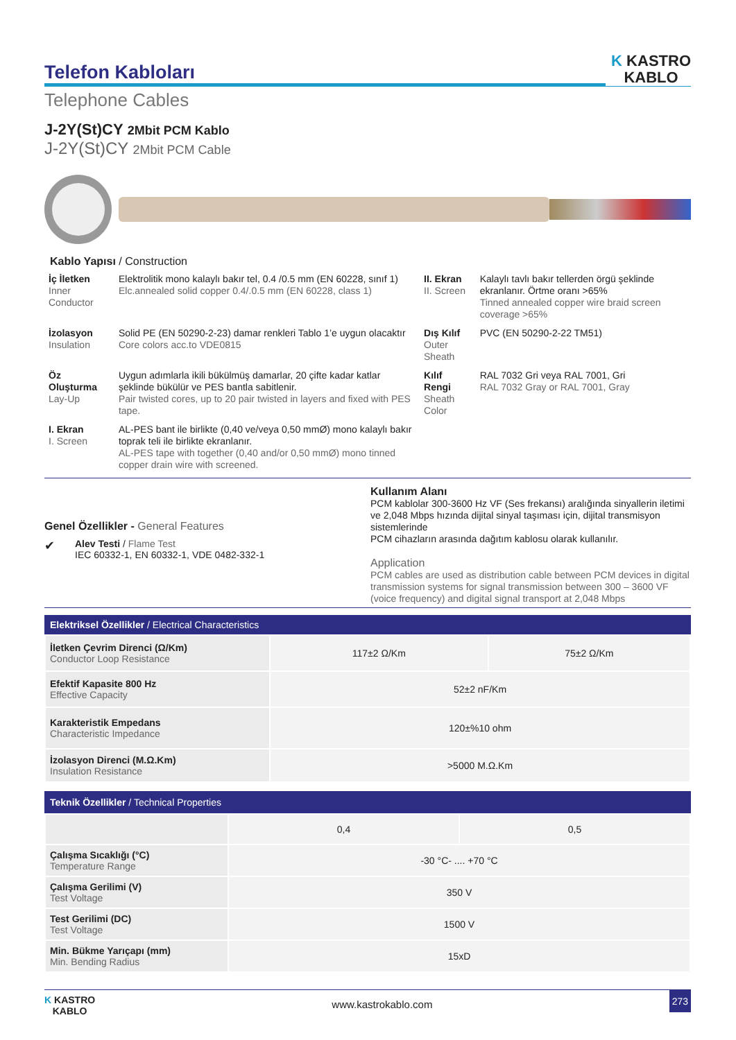Telefon Kabloları
K KASTRO
KABLO
Telephone Cables
J-2Y(St)CY 2Mbit PCM Kablo
J-2Y(St)CY 2Mbit PCM Cable
Kablo Yapısı / Construction
| İç İletken Inner Conductor | Elektrolitik mono kalaylı bakır tel, 0.4 /0.5 mm (EN 60228, sınıf 1) Elc.annealed solid copper 0.4/.0.5 mm (EN 60228, class 1) | II. Ekran II. Screen | Kalaylı tavlı bakır tellerden örgü şeklinde ekranlanır. Örtme oranı >65% Tinned annealed copper wire braid screen coverage >65% |
| İzolasyon Insulation | Solid PE (EN 50290-2-23) damar renkleri Tablo 1’e uygun olacaktır Core colors acc.to VDE0815 | Dış Kılıf Outer Sheath | PVC (EN 50290-2-22 TM51) |
| Öz Oluşturma Lay-Up | Uygun adımlarla ikili bükülmüş damarlar, 20 çifte kadar katlar şeklinde bükülür ve PES bantla sabitlenir. Pair twisted cores, up to 20 pair twisted in layers and fixed with PES tape. | Kılıf Rengi Sheath Color | RAL 7032 Gri veya RAL 7001, Gri RAL 7032 Gray or RAL 7001, Gray |
| I. Ekran I. Screen | AL-PES bant ile birlikte (0,40 ve/veya 0,50 mmØ) mono kalaylı bakır toprak teli ile birlikte ekranlanır. AL-PES tape with together (0,40 and/or 0,50 mmØ) mono tinned copper drain wire with screened. | | |
Genel Özellikler - General Features
✔
Alev Testi / Flame Test
IEC 60332-1, EN 60332-1, VDE 0482-332-1
Kullanım Alanı
PCM kablolar 300-3600 Hz VF (Ses frekansı) aralığında sinyallerin iletimi ve 2,048 Mbps hızında dijital sinyal taşıması için, dijital transmisyon sistemlerinde
PCM cihazların arasında dağıtım kablosu olarak kullanılır.
Application
PCM cables are used as distribution cable between PCM devices in digital transmission systems for signal transmission between 300 – 3600 VF (voice frequency) and digital signal transport at 2,048 Mbps
Elektriksel Özellikler / Electrical Characteristics
| İletken Çevrim Direnci (Ω/Km) Conductor Loop Resistance | 117±2 Ω/Km | 75±2 Ω/Km |
| Efektif Kapasite 800 Hz Effective Capacity | 52±2 nF/Km | |
| Karakteristik Empedans Characteristic Impedance | 120±%10 ohm | |
| İzolasyon Direnci (M.Ω.Km) Insulation Resistance | >5000 M.Ω.Km | |
Teknik Özellikler / Technical Properties
| | 0,4 | 0,5 |
| Çalışma Sıcaklığı (°C) Temperature Range | -30 °C- .... +70 °C | |
| Çalışma Gerilimi (V) Test Voltage | 350 V | |
| Test Gerilimi (DC) Test Voltage | 1500 V | |
| Min. Bükme Yarıçapı (mm) Min. Bending Radius | 15xD | |
K KASTRO
KABLO
www.kastrokablo.com
273